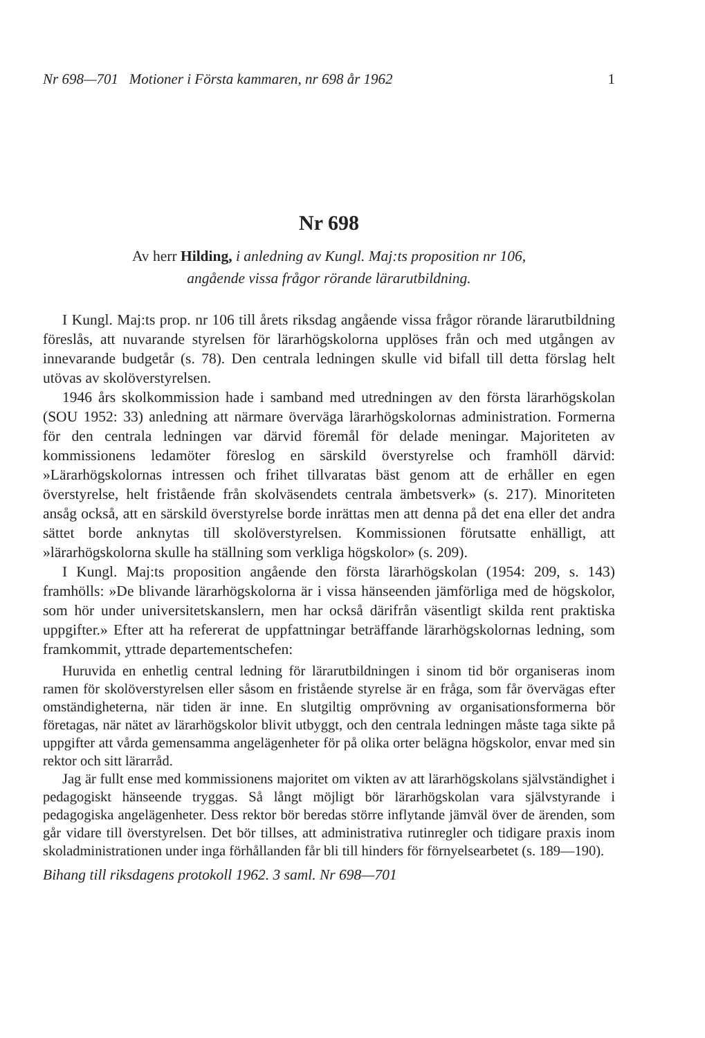Nr 698—701 Motioner i Första kammaren, nr 698 år 1962 1
Nr 698
Av herr Hilding, i anledning av Kungl. Maj:ts proposition nr 106,
angående vissa frågor rörande lärarutbildning.
I Kungl. Maj:ts prop. nr 106 till årets riksdag angående vissa frågor rörande lärarutbildning föreslås, att nuvarande styrelsen för lärarhögskolorna upplöses från och med utgången av innevarande budgetår (s. 78). Den centrala ledningen skulle vid bifall till detta förslag helt utövas av skolöverstyrelsen.
1946 års skolkommission hade i samband med utredningen av den första lärarhögskolan (SOU 1952: 33) anledning att närmare överväga lärarhögskolornas administration. Formerna för den centrala ledningen var därvid föremål för delade meningar. Majoriteten av kommissionens ledamöter föreslog en särskild överstyrelse och framhöll därvid: »Lärarhögskolornas intressen och frihet tillvaratas bäst genom att de erhåller en egen överstyrelse, helt fristående från skolväsendets centrala ämbetsverk» (s. 217). Minoriteten ansåg också, att en särskild överstyrelse borde inrättas men att denna på det ena eller det andra sättet borde anknytas till skolöverstyrelsen. Kommissionen förutsatte enhälligt, att »lärarhögskolorna skulle ha ställning som verkliga högskolor» (s. 209).
I Kungl. Maj:ts proposition angående den första lärarhögskolan (1954: 209, s. 143) framhölls: »De blivande lärarhögskolorna är i vissa hänseenden jämförliga med de högskolor, som hör under universitetskanslern, men har också därifrån väsentligt skilda rent praktiska uppgifter.» Efter att ha refererat de uppfattningar beträffande lärarhögskolornas ledning, som framkommit, yttrade departementschefen:
Huruvida en enhetlig central ledning för lärarutbildningen i sinom tid bör organiseras inom ramen för skolöverstyrelsen eller såsom en fristående styrelse är en fråga, som får övervägas efter omständigheterna, när tiden är inne. En slutgiltig omprövning av organisationsformerna bör företagas, när nätet av lärarhögskolor blivit utbyggt, och den centrala ledningen måste taga sikte på uppgifter att vårda gemensamma angelägenheter för på olika orter belägna högskolor, envar med sin rektor och sitt lärarråd.
Jag är fullt ense med kommissionens majoritet om vikten av att lärarhögskolans självständighet i pedagogiskt hänseende tryggas. Så långt möjligt bör lärarhögskolan vara självstyrande i pedagogiska angelägenheter. Dess rektor bör beredas större inflytande jämväl över de ärenden, som går vidare till överstyrelsen. Det bör tillses, att administrativa rutinregler och tidigare praxis inom skoladministrationen under inga förhållanden får bli till hinders för förnyelsearbetet (s. 189—190).
Bihang till riksdagens protokoll 1962. 3 saml. Nr 698—701